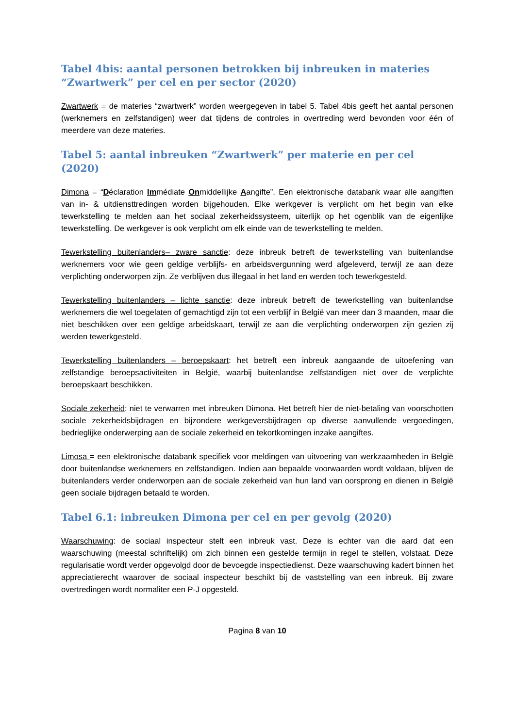Tabel 4bis: aantal personen betrokken bij inbreuken in materies “Zwartwerk” per cel en per sector (2020)
Zwartwerk = de materies “zwartwerk” worden weergegeven in tabel 5. Tabel 4bis geeft het aantal personen (werknemers en zelfstandigen) weer dat tijdens de controles in overtreding werd bevonden voor één of meerdere van deze materies.
Tabel 5: aantal inbreuken “Zwartwerk” per materie en per cel (2020)
Dimona = “Déclaration Immédiate Onmiddellijke Aangifte”. Een elektronische databank waar alle aangiften van in- & uitdiensttredingen worden bijgehouden. Elke werkgever is verplicht om het begin van elke tewerkstelling te melden aan het sociaal zekerheidssysteem, uiterlijk op het ogenblik van de eigenlijke tewerkstelling. De werkgever is ook verplicht om elk einde van de tewerkstelling te melden.
Tewerkstelling buitenlanders– zware sanctie: deze inbreuk betreft de tewerkstelling van buitenlandse werknemers voor wie geen geldige verblijfs- en arbeidsvergunning werd afgeleverd, terwijl ze aan deze verplichting onderworpen zijn. Ze verblijven dus illegaal in het land en werden toch tewerkgesteld.
Tewerkstelling buitenlanders – lichte sanctie: deze inbreuk betreft de tewerkstelling van buitenlandse werknemers die wel toegelaten of gemachtigd zijn tot een verblijf in België van meer dan 3 maanden, maar die niet beschikken over een geldige arbeidskaart, terwijl ze aan die verplichting onderworpen zijn gezien zij werden tewerkgesteld.
Tewerkstelling buitenlanders – beroepskaart: het betreft een inbreuk aangaande de uitoefening van zelfstandige beroepsactiviteiten in België, waarbij buitenlandse zelfstandigen niet over de verplichte beroepskaart beschikken.
Sociale zekerheid: niet te verwarren met inbreuken Dimona. Het betreft hier de niet-betaling van voorschotten sociale zekerheidsbijdragen en bijzondere werkgeversbijdragen op diverse aanvullende vergoedingen, bedrieglijke onderwerping aan de sociale zekerheid en tekortkomingen inzake aangiftes.
Limosa = een elektronische databank specifiek voor meldingen van uitvoering van werkzaamheden in België door buitenlandse werknemers en zelfstandigen. Indien aan bepaalde voorwaarden wordt voldaan, blijven de buitenlanders verder onderworpen aan de sociale zekerheid van hun land van oorsprong en dienen in België geen sociale bijdragen betaald te worden.
Tabel 6.1: inbreuken Dimona per cel en per gevolg (2020)
Waarschuwing: de sociaal inspecteur stelt een inbreuk vast. Deze is echter van die aard dat een waarschuwing (meestal schriftelijk) om zich binnen een gestelde termijn in regel te stellen, volstaat. Deze regularisatie wordt verder opgevolgd door de bevoegde inspectiedienst. Deze waarschuwing kadert binnen het appreciatierecht waarover de sociaal inspecteur beschikt bij de vaststelling van een inbreuk. Bij zware overtredingen wordt normaliter een P-J opgesteld.
Pagina 8 van 10